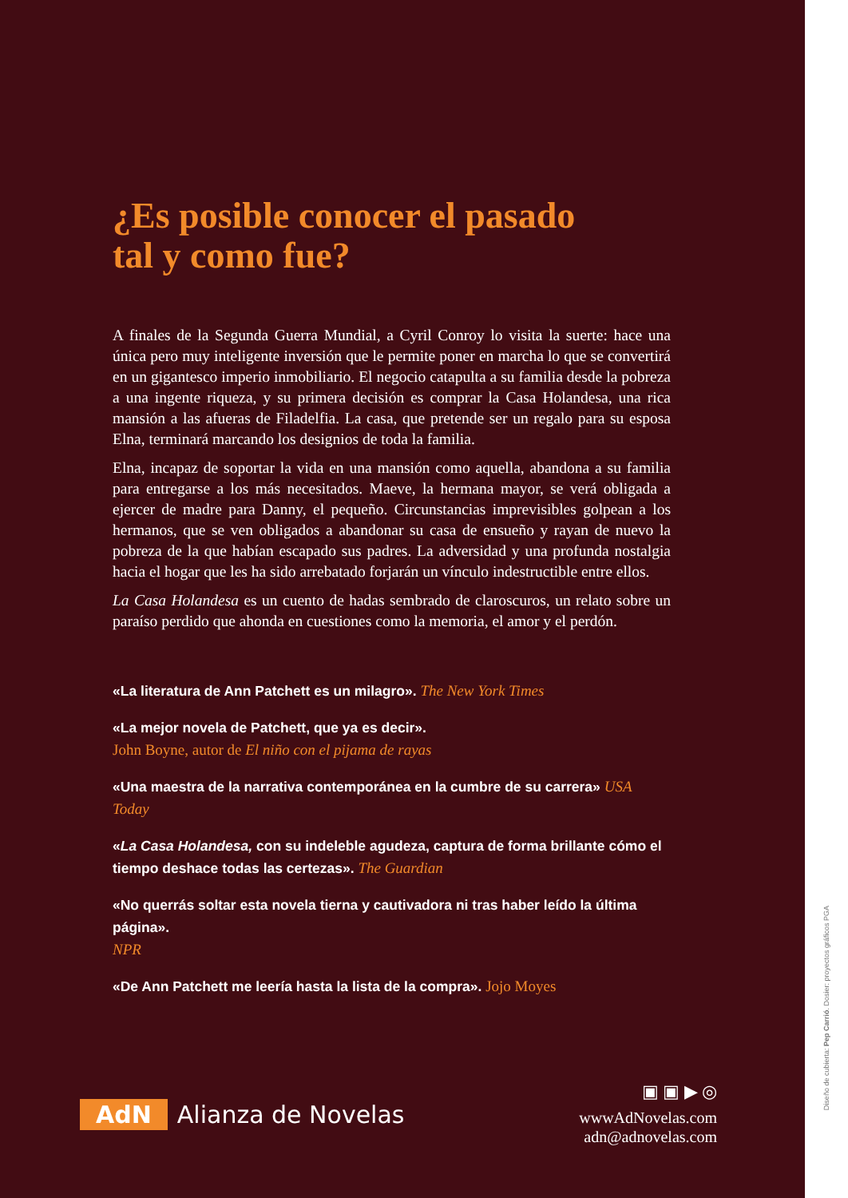¿Es posible conocer el pasado
tal y como fue?
A finales de la Segunda Guerra Mundial, a Cyril Conroy lo visita la suerte: hace una única pero muy inteligente inversión que le permite poner en marcha lo que se convertirá en un gigantesco imperio inmobiliario. El negocio catapulta a su familia desde la pobreza a una ingente riqueza, y su primera decisión es comprar la Casa Holandesa, una rica mansión a las afueras de Filadelfia. La casa, que pretende ser un regalo para su esposa Elna, terminará marcando los designios de toda la familia.
Elna, incapaz de soportar la vida en una mansión como aquella, abandona a su familia para entregarse a los más necesitados. Maeve, la hermana mayor, se verá obligada a ejercer de madre para Danny, el pequeño. Circunstancias imprevisibles golpean a los hermanos, que se ven obligados a abandonar su casa de ensueño y rayan de nuevo la pobreza de la que habían escapado sus padres. La adversidad y una profunda nostalgia hacia el hogar que les ha sido arrebatado forjarán un vínculo indestructible entre ellos.
La Casa Holandesa es un cuento de hadas sembrado de claroscuros, un relato sobre un paraíso perdido que ahonda en cuestiones como la memoria, el amor y el perdón.
«La literatura de Ann Patchett es un milagro». The New York Times
«La mejor novela de Patchett, que ya es decir».
John Boyne, autor de El niño con el pijama de rayas
«Una maestra de la narrativa contemporánea en la cumbre de su carrera» USA Today
«La Casa Holandesa, con su indeleble agudeza, captura de forma brillante cómo el tiempo deshace todas las certezas». The Guardian
«No querrás soltar esta novela tierna y cautivadora ni tras haber leído la última página».
NPR
«De Ann Patchett me leería hasta la lista de la compra». Jojo Moyes
AdN Alianza de Novelas
▣ ▣ ▶ ◎
wwwAdNovelas.com
adn@adnovelas.com
Diseño de cubierta: Pep Carrió. Dosier: proyectos gráficos PGA